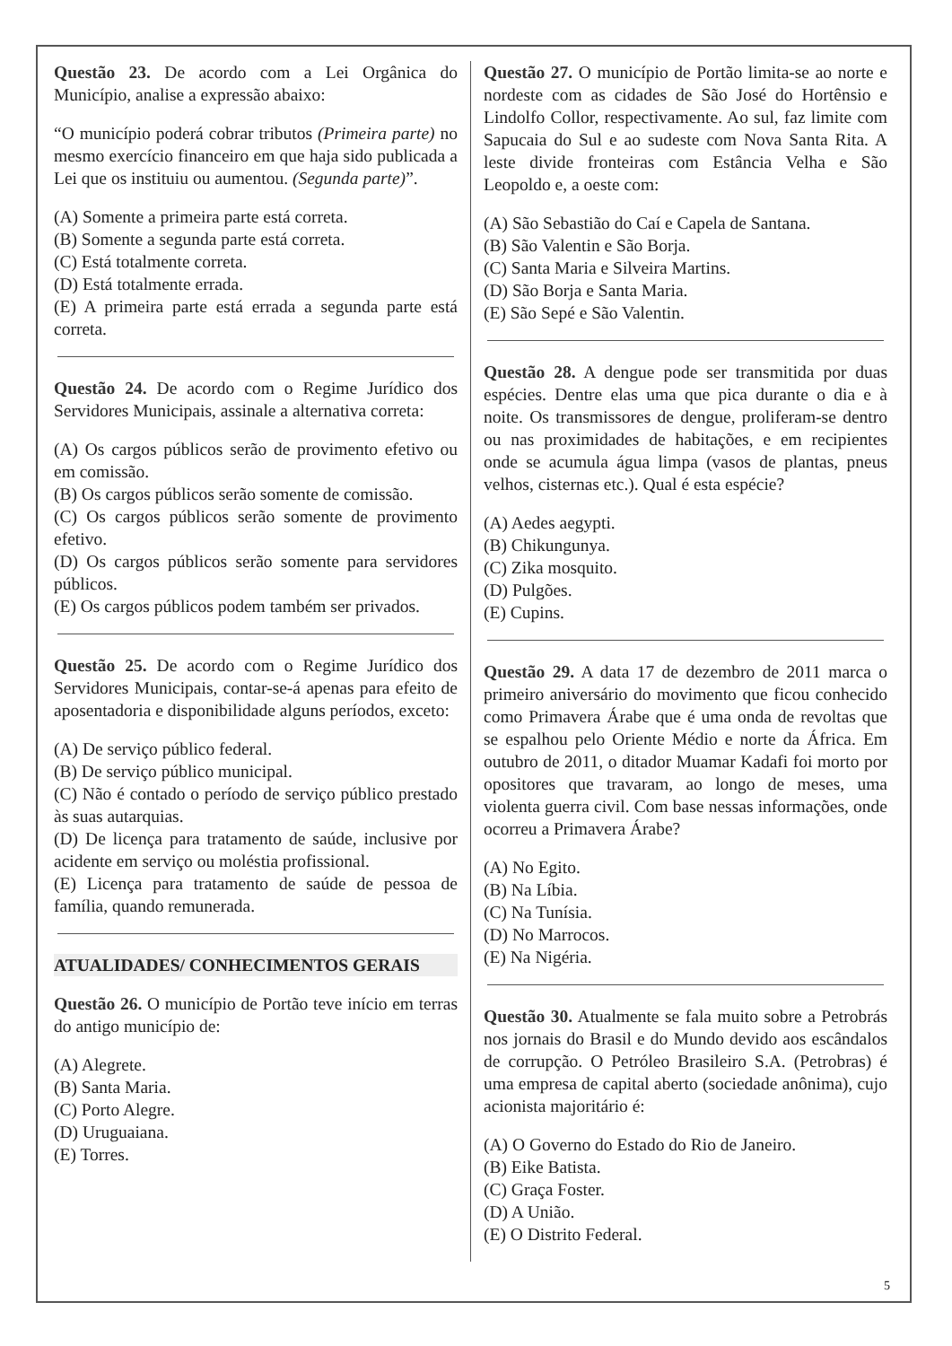Questão 23. De acordo com a Lei Orgânica do Município, analise a expressão abaixo:
“O município poderá cobrar tributos (Primeira parte) no mesmo exercício financeiro em que haja sido publicada a Lei que os instituiu ou aumentou. (Segunda parte)”.
(A) Somente a primeira parte está correta.
(B) Somente a segunda parte está correta.
(C) Está totalmente correta.
(D) Está totalmente errada.
(E) A primeira parte está errada a segunda parte está correta.
Questão 24. De acordo com o Regime Jurídico dos Servidores Municipais, assinale a alternativa correta:
(A) Os cargos públicos serão de provimento efetivo ou em comissão.
(B) Os cargos públicos serão somente de comissão.
(C) Os cargos públicos serão somente de provimento efetivo.
(D) Os cargos públicos serão somente para servidores públicos.
(E) Os cargos públicos podem também ser privados.
Questão 25. De acordo com o Regime Jurídico dos Servidores Municipais, contar-se-á apenas para efeito de aposentadoria e disponibilidade alguns períodos, exceto:
(A) De serviço público federal.
(B) De serviço público municipal.
(C) Não é contado o período de serviço público prestado às suas autarquias.
(D) De licença para tratamento de saúde, inclusive por acidente em serviço ou moléstia profissional.
(E) Licença para tratamento de saúde de pessoa de família, quando remunerada.
ATUALIDADES/ CONHECIMENTOS GERAIS
Questão 26. O município de Portão teve início em terras do antigo município de:
(A) Alegrete.
(B) Santa Maria.
(C) Porto Alegre.
(D) Uruguaiana.
(E) Torres.
Questão 27. O município de Portão limita-se ao norte e nordeste com as cidades de São José do Hortênsio e Lindolfo Collor, respectivamente. Ao sul, faz limite com Sapucaia do Sul e ao sudeste com Nova Santa Rita. A leste divide fronteiras com Estância Velha e São Leopoldo e, a oeste com:
(A) São Sebastião do Caí e Capela de Santana.
(B) São Valentin e São Borja.
(C) Santa Maria e Silveira Martins.
(D) São Borja e Santa Maria.
(E) São Sepé e São Valentin.
Questão 28. A dengue pode ser transmitida por duas espécies. Dentre elas uma que pica durante o dia e à noite. Os transmissores de dengue, proliferam-se dentro ou nas proximidades de habitações, e em recipientes onde se acumula água limpa (vasos de plantas, pneus velhos, cisternas etc.). Qual é esta espécie?
(A) Aedes aegypti.
(B) Chikungunya.
(C) Zika mosquito.
(D) Pulgões.
(E) Cupins.
Questão 29. A data 17 de dezembro de 2011 marca o primeiro aniversário do movimento que ficou conhecido como Primavera Árabe que é uma onda de revoltas que se espalhou pelo Oriente Médio e norte da África. Em outubro de 2011, o ditador Muamar Kadafi foi morto por opositores que travaram, ao longo de meses, uma violenta guerra civil. Com base nessas informações, onde ocorreu a Primavera Árabe?
(A) No Egito.
(B) Na Líbia.
(C) Na Tunísia.
(D) No Marrocos.
(E) Na Nigéria.
Questão 30. Atualmente se fala muito sobre a Petrobrás nos jornais do Brasil e do Mundo devido aos escândalos de corrupção. O Petróleo Brasileiro S.A. (Petrobras) é uma empresa de capital aberto (sociedade anônima), cujo acionista majoritário é:
(A) O Governo do Estado do Rio de Janeiro.
(B) Eike Batista.
(C) Graça Foster.
(D) A União.
(E) O Distrito Federal.
5